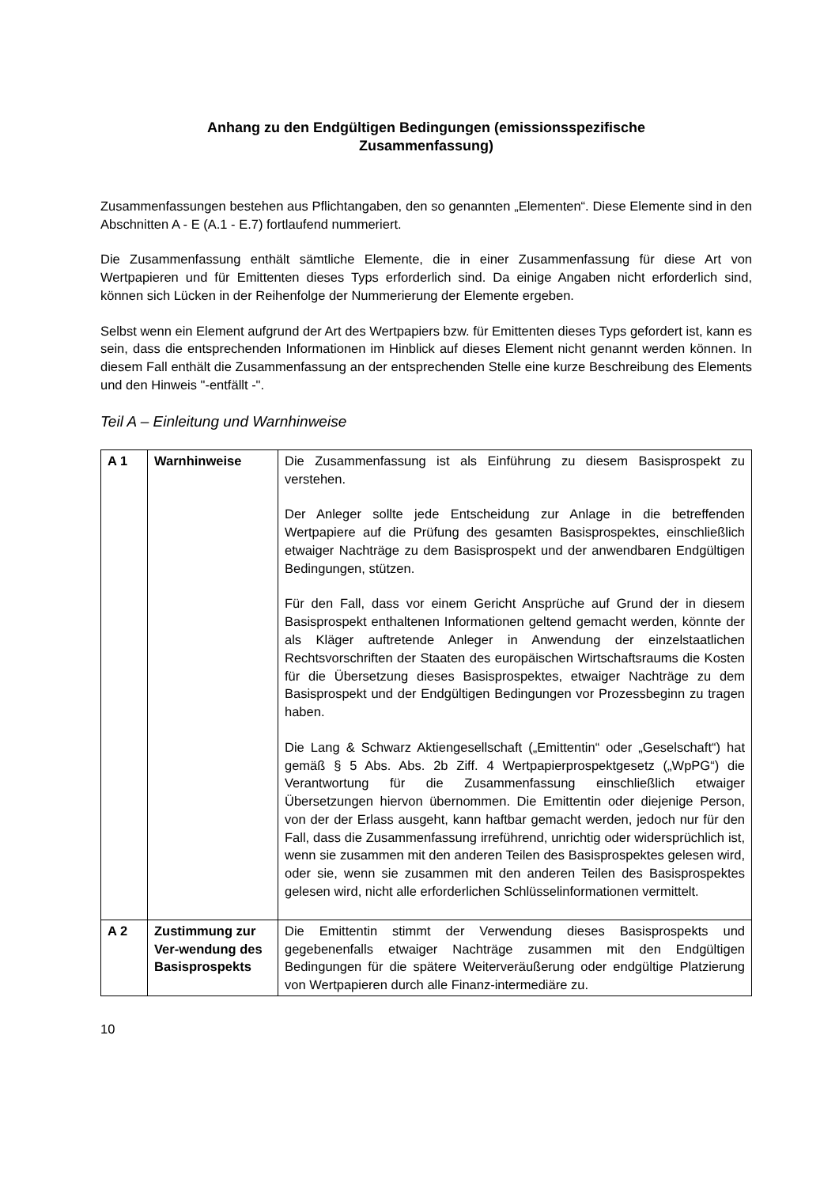Anhang zu den Endgültigen Bedingungen (emissionsspezifische
Zusammenfassung)
Zusammenfassungen bestehen aus Pflichtangaben, den so genannten „Elementen“. Diese Elemente sind in den Abschnitten A - E (A.1 - E.7) fortlaufend nummeriert.
Die Zusammenfassung enthält sämtliche Elemente, die in einer Zusammenfassung für diese Art von Wertpapieren und für Emittenten dieses Typs erforderlich sind. Da einige Angaben nicht erforderlich sind, können sich Lücken in der Reihenfolge der Nummerierung der Elemente ergeben.
Selbst wenn ein Element aufgrund der Art des Wertpapiers bzw. für Emittenten dieses Typs gefordert ist, kann es sein, dass die entsprechenden Informationen im Hinblick auf dieses Element nicht genannt werden können. In diesem Fall enthält die Zusammenfassung an der entsprechenden Stelle eine kurze Beschreibung des Elements und den Hinweis "-entfällt -".
Teil A – Einleitung und Warnhinweise
| A 1 | Warnhinweise | Die Zusammenfassung ist als Einführung zu diesem Basisprospekt zu verstehen. Der Anleger sollte jede Entscheidung zur Anlage in die betreffenden Wertpapiere auf die Prüfung des gesamten Basisprospektes, einschließlich etwaiger Nachträge zu dem Basisprospekt und der anwendbaren Endgültigen Bedingungen, stützen. Für den Fall, dass vor einem Gericht Ansprüche auf Grund der in diesem Basisprospekt enthaltenen Informationen geltend gemacht werden, könnte der als Kläger auftretende Anleger in Anwendung der einzelstaatlichen Rechtsvorschriften der Staaten des europäischen Wirtschaftsraums die Kosten für die Übersetzung dieses Basisprospektes, etwaiger Nachträge zu dem Basisprospekt und der Endgültigen Bedingungen vor Prozessbeginn zu tragen haben. Die Lang & Schwarz Aktiengesellschaft („Emittentin“ oder „Geselschaft“) hat gemäß § 5 Abs. Abs. 2b Ziff. 4 Wertpapierprospektgesetz („WpPG“) die Verantwortung für die Zusammenfassung einschließlich etwaiger Übersetzungen hiervon übernommen. Die Emittentin oder diejenige Person, von der der Erlass ausgeht, kann haftbar gemacht werden, jedoch nur für den Fall, dass die Zusammenfassung irreführend, unrichtig oder widersprüchlich ist, wenn sie zusammen mit den anderen Teilen des Basisprospektes gelesen wird, oder sie, wenn sie zusammen mit den anderen Teilen des Basisprospektes gelesen wird, nicht alle erforderlichen Schlüsselinformationen vermittelt. |
| A 2 | Zustimmung zur Ver-wendung des Basisprospekts | Die Emittentin stimmt der Verwendung dieses Basisprospekts und gegebenenfalls etwaiger Nachträge zusammen mit den Endgültigen Bedingungen für die spätere Weiterveräußerung oder endgültige Platzierung von Wertpapieren durch alle Finanz-intermediäre zu. |
10